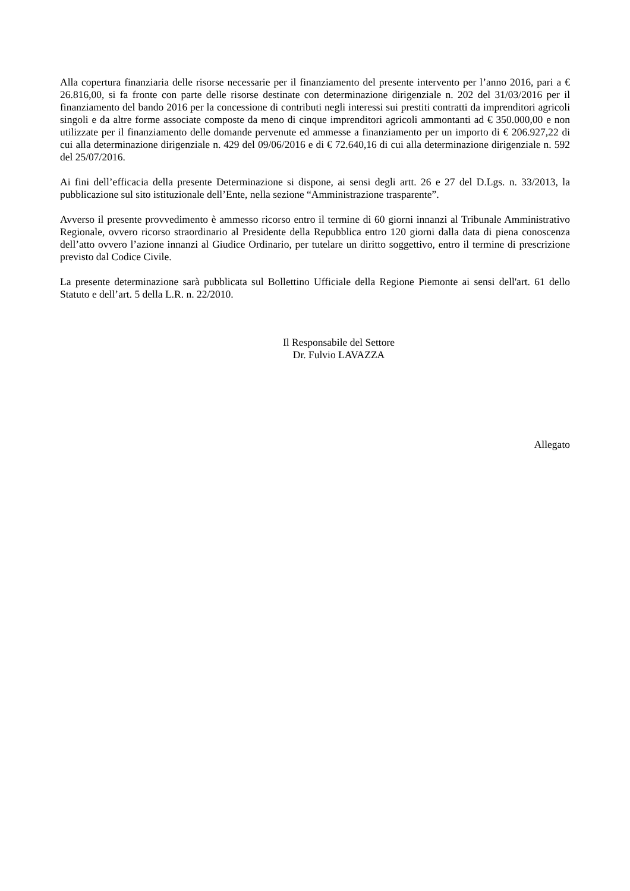Alla copertura finanziaria delle risorse necessarie per il finanziamento del presente intervento per l’anno 2016, pari a € 26.816,00, si fa fronte con parte delle risorse destinate con determinazione dirigenziale n. 202 del 31/03/2016 per il finanziamento del bando 2016 per la concessione di contributi negli interessi sui prestiti contratti da imprenditori agricoli singoli e da altre forme associate composte da meno di cinque imprenditori agricoli ammontanti ad € 350.000,00 e non utilizzate per il finanziamento delle domande pervenute ed ammesse a finanziamento per un importo di € 206.927,22 di cui alla determinazione dirigenziale n. 429 del 09/06/2016 e di € 72.640,16 di cui alla determinazione dirigenziale n. 592 del 25/07/2016.
Ai fini dell’efficacia della presente Determinazione si dispone, ai sensi degli artt. 26 e 27 del D.Lgs. n. 33/2013, la pubblicazione sul sito istituzionale dell’Ente, nella sezione “Amministrazione trasparente”.
Avverso il presente provvedimento è ammesso ricorso entro il termine di 60 giorni innanzi al Tribunale Amministrativo Regionale, ovvero ricorso straordinario al Presidente della Repubblica entro 120 giorni dalla data di piena conoscenza dell’atto ovvero l’azione innanzi al Giudice Ordinario, per tutelare un diritto soggettivo, entro il termine di prescrizione previsto dal Codice Civile.
La presente determinazione sarà pubblicata sul Bollettino Ufficiale della Regione Piemonte ai sensi dell'art. 61 dello Statuto e dell’art. 5 della L.R. n. 22/2010.
Il Responsabile del Settore
Dr. Fulvio LAVAZZA
Allegato